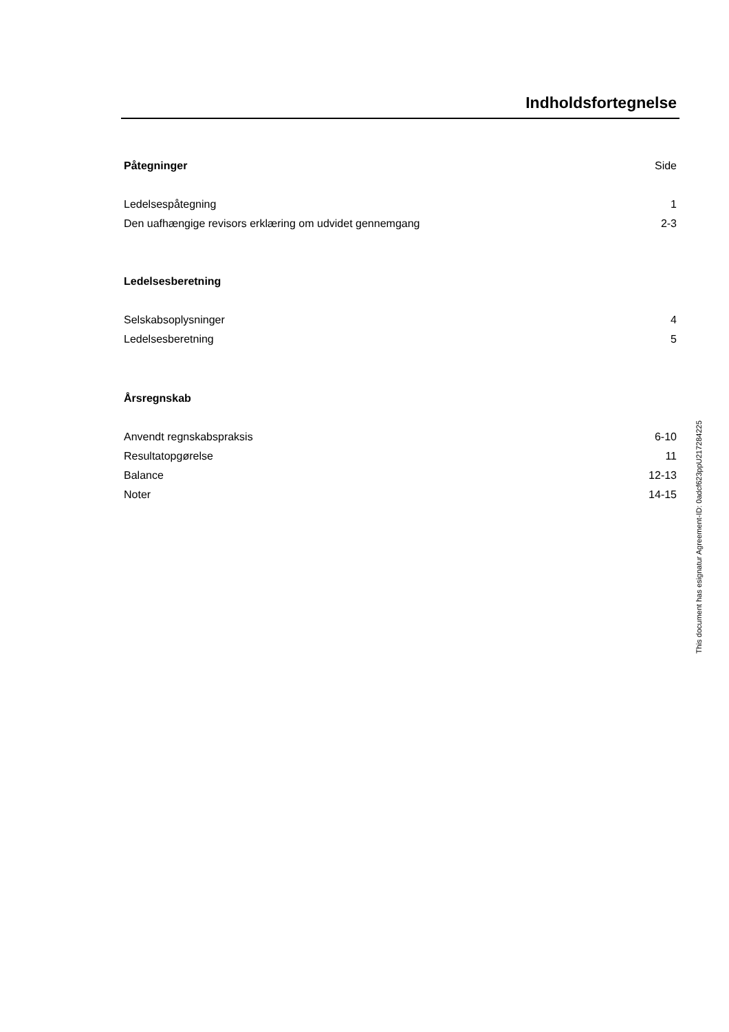Indholdsfortegnelse
Påtegninger Side
Ledelsespåtegning 1
Den uafhængige revisors erklæring om udvidet gennemgang 2-3
Ledelsesberetning
Selskabsoplysninger 4
Ledelsesberetning 5
Årsregnskab
Anvendt regnskabspraksis 6-10
Resultatopgørelse 11
Balance 12-13
Noter 14-15
This document has esignatur Agreement-ID: 0adcf623ppU217284225